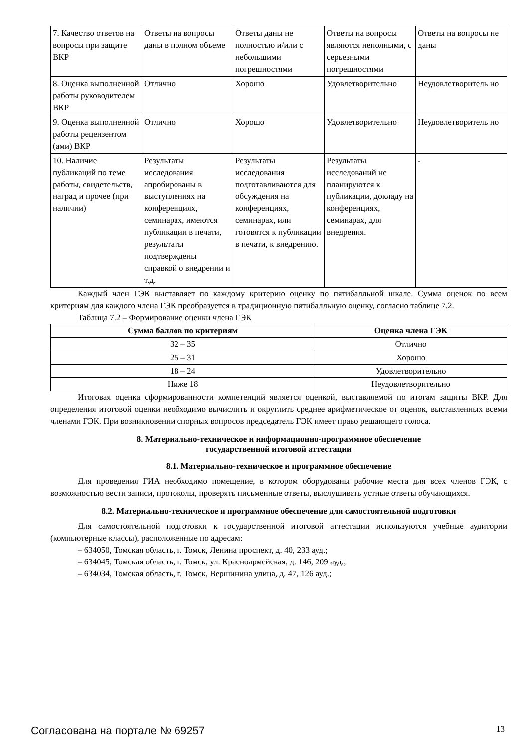| 7. Качество ответов на вопросы при защите ВКР | Ответы на вопросы даны в полном объеме | Ответы даны не полностью и/или с небольшими погрешностями | Ответы на вопросы являются неполными, с серьезными погрешностями | Ответы на вопросы не даны |
| 8. Оценка выполненной работы руководителем ВКР | Отлично | Хорошо | Удовлетворительно | Неудовлетворитель но |
| 9. Оценка выполненной работы рецензентом (ами) ВКР | Отлично | Хорошо | Удовлетворительно | Неудовлетворитель но |
| 10. Наличие публикаций по теме работы, свидетельств, наград и прочее (при наличии) | Результаты исследования апробированы в выступлениях на конференциях, семинарах, имеются публикации в печати, результаты подтверждены справкой о внедрении и т.д. | Результаты исследования подготавливаются для обсуждения на конференциях, семинарах, или готовятся к публикации в печати, к внедрению. | Результаты исследований не планируются к публикации, докладу на конференциях, семинарах, для внедрения. | - |
Каждый член ГЭК выставляет по каждому критерию оценку по пятибалльной шкале. Сумма оценок по всем критериям для каждого члена ГЭК преобразуется в традиционную пятибалльную оценку, согласно таблице 7.2.
Таблица 7.2 – Формирование оценки члена ГЭК
| Сумма баллов по критериям | Оценка члена ГЭК |
| --- | --- |
| 32 – 35 | Отлично |
| 25 – 31 | Хорошо |
| 18 – 24 | Удовлетворительно |
| Ниже 18 | Неудовлетворительно |
Итоговая оценка сформированности компетенций является оценкой, выставляемой по итогам защиты ВКР. Для определения итоговой оценки необходимо вычислить и округлить среднее арифметическое от оценок, выставленных всеми членами ГЭК. При возникновении спорных вопросов председатель ГЭК имеет право решающего голоса.
8. Материально-техническое и информационно-программное обеспечение
государственной итоговой аттестации
8.1. Материально-техническое и программное обеспечение
Для проведения ГИА необходимо помещение, в котором оборудованы рабочие места для всех членов ГЭК, с возможностью вести записи, протоколы, проверять письменные ответы, выслушивать устные ответы обучающихся.
8.2. Материально-техническое и программное обеспечение для самостоятельной подготовки
Для самостоятельной подготовки к государственной итоговой аттестации используются учебные аудитории (компьютерные классы), расположенные по адресам:
– 634050, Томская область, г. Томск, Ленина проспект, д. 40, 233 ауд.;
– 634045, Томская область, г. Томск, ул. Красноармейская, д. 146, 209 ауд.;
– 634034, Томская область, г. Томск, Вершинина улица, д. 47, 126 ауд.;
Согласована на портале № 69257 13